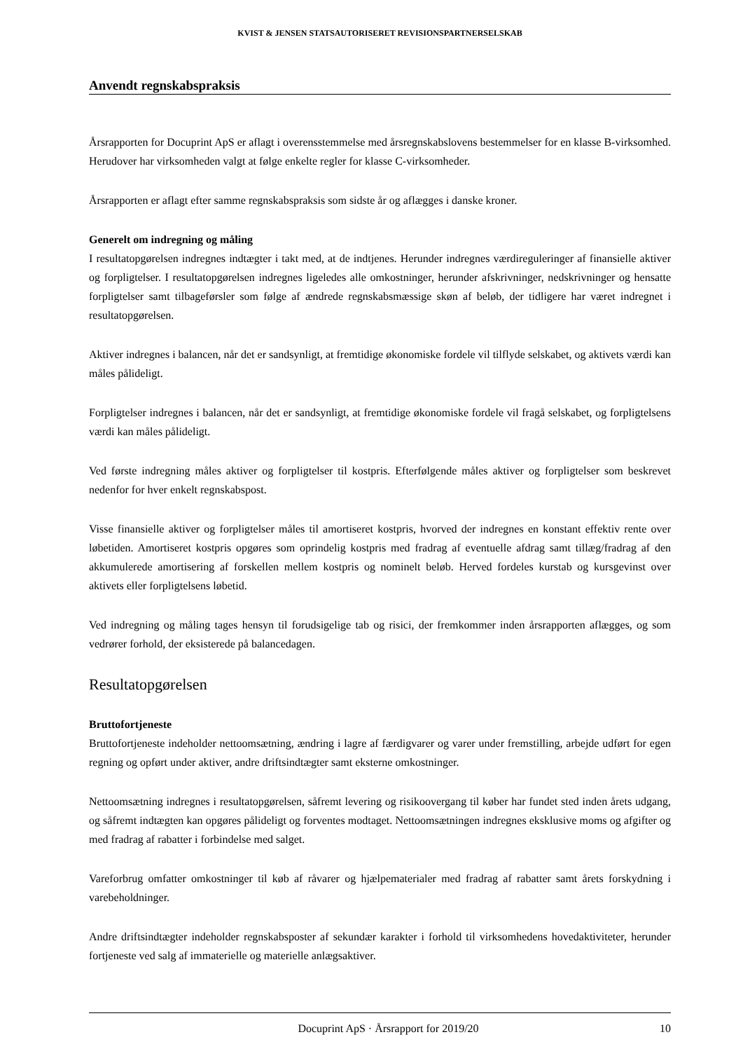KVIST & JENSEN STATSAUTORISERET REVISIONSPARTNERSELSKAB
Anvendt regnskabspraksis
Årsrapporten for Docuprint ApS er aflagt i overensstemmelse med årsregnskabslovens bestemmelser for en klasse B-virksomhed. Herudover har virksomheden valgt at følge enkelte regler for klasse C-virksomheder.
Årsrapporten er aflagt efter samme regnskabspraksis som sidste år og aflægges i danske kroner.
Generelt om indregning og måling
I resultatopgørelsen indregnes indtægter i takt med, at de indtjenes. Herunder indregnes værdireguleringer af finansielle aktiver og forpligtelser. I resultatopgørelsen indregnes ligeledes alle omkostninger, herunder afskrivninger, nedskrivninger og hensatte forpligtelser samt tilbageførsler som følge af ændrede regnskabsmæssige skøn af beløb, der tidligere har været indregnet i resultatopgørelsen.
Aktiver indregnes i balancen, når det er sandsynligt, at fremtidige økonomiske fordele vil tilflyde selskabet, og aktivets værdi kan måles pålideligt.
Forpligtelser indregnes i balancen, når det er sandsynligt, at fremtidige økonomiske fordele vil fragå selskabet, og forpligtelsens værdi kan måles pålideligt.
Ved første indregning måles aktiver og forpligtelser til kostpris. Efterfølgende måles aktiver og forpligtelser som beskrevet nedenfor for hver enkelt regnskabspost.
Visse finansielle aktiver og forpligtelser måles til amortiseret kostpris, hvorved der indregnes en konstant effektiv rente over løbetiden. Amortiseret kostpris opgøres som oprindelig kostpris med fradrag af eventuelle afdrag samt tillæg/fradrag af den akkumulerede amortisering af forskellen mellem kostpris og nominelt beløb. Herved fordeles kurstab og kursgevinst over aktivets eller forpligtelsens løbetid.
Ved indregning og måling tages hensyn til forudsigelige tab og risici, der fremkommer inden årsrapporten aflægges, og som vedrører forhold, der eksisterede på balancedagen.
Resultatopgørelsen
Bruttofortjeneste
Bruttofortjeneste indeholder nettoomsætning, ændring i lagre af færdigvarer og varer under fremstilling, arbejde udført for egen regning og opført under aktiver, andre driftsindtægter samt eksterne omkostninger.
Nettoomsætning indregnes i resultatopgørelsen, såfremt levering og risikoovergang til køber har fundet sted inden årets udgang, og såfremt indtægten kan opgøres pålideligt og forventes modtaget. Nettoomsætningen indregnes eksklusive moms og afgifter og med fradrag af rabatter i forbindelse med salget.
Vareforbrug omfatter omkostninger til køb af råvarer og hjælpematerialer med fradrag af rabatter samt årets forskydning i varebeholdninger.
Andre driftsindtægter indeholder regnskabsposter af sekundær karakter i forhold til virksomhedens hovedaktiviteter, herunder fortjeneste ved salg af immaterielle og materielle anlægsaktiver.
Docuprint ApS · Årsrapport for 2019/20 10